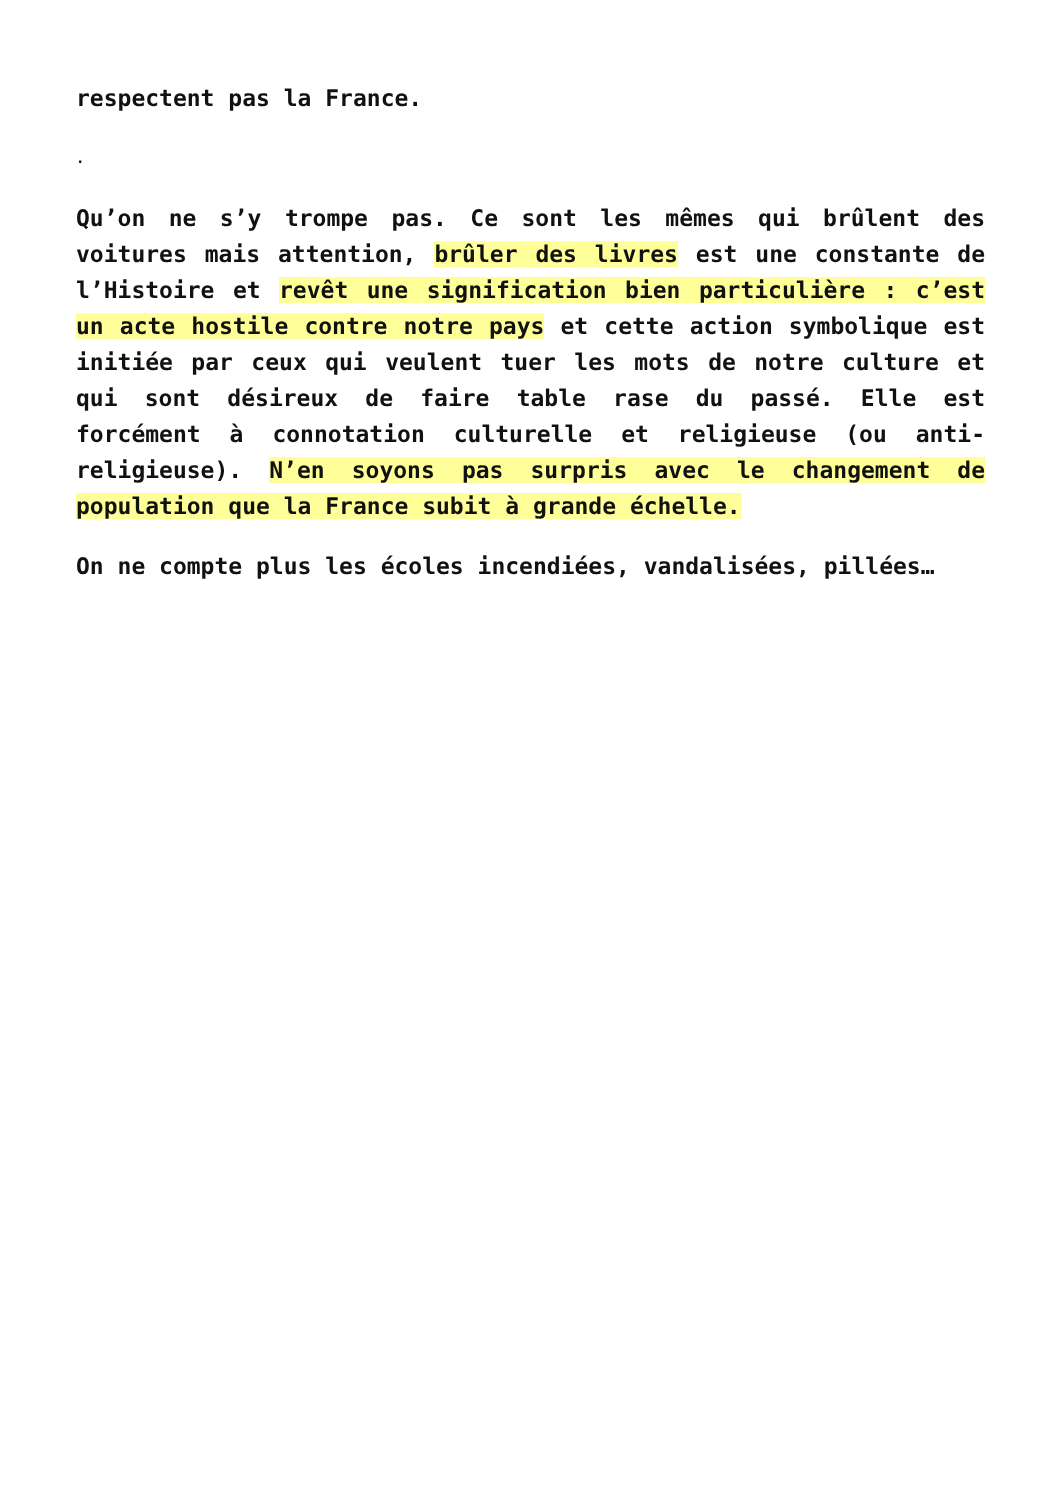respectent pas la France.
.
Qu’on ne s’y trompe pas. Ce sont les mêmes qui brûlent des voitures mais attention, brûler des livres est une constante de l’Histoire et revêt une signification bien particulière : c’est un acte hostile contre notre pays et cette action symbolique est initiée par ceux qui veulent tuer les mots de notre culture et qui sont désireux de faire table rase du passé. Elle est forcément à connotation culturelle et religieuse (ou anti-religieuse). N’en soyons pas surpris avec le changement de population que la France subit à grande échelle.
On ne compte plus les écoles incendiées, vandalisées, pillées…